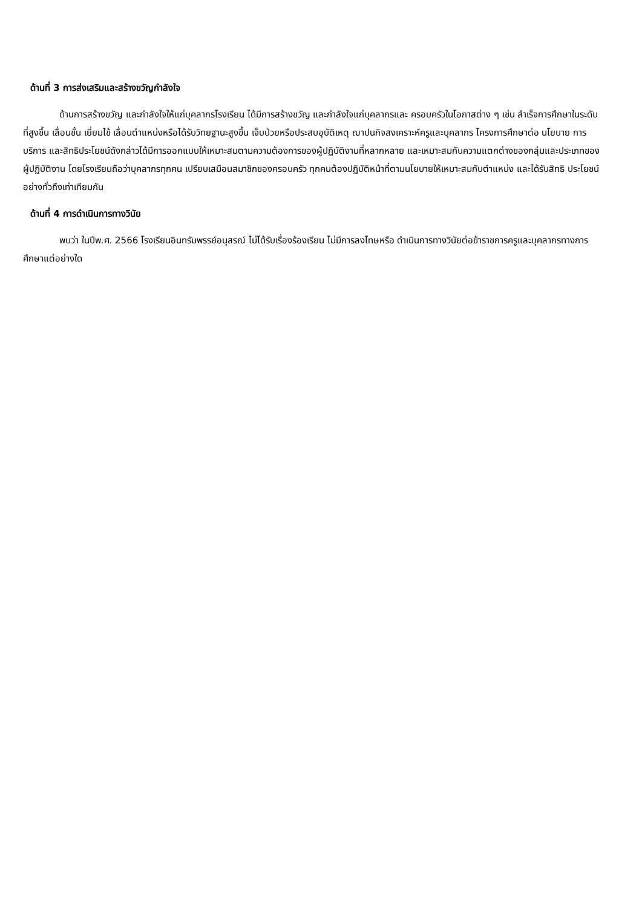ด้านที่ 3 การส่งเสริมและสร้างขวัญกำลังใจ
ด้านการสร้างขวัญ และกำลังใจให้แก่บุคลากรโรงเรียน ได้มีการสร้างขวัญ และกำลังใจแก่บุคลากรและ ครอบครัวในโอกาสต่าง ๆ เช่น สำเร็จการศึกษาในระดับที่สูงขึ้น เลื่อนขั้น เยี่ยมไข้ เลื่อนตำแหน่งหรือได้รับวิทยฐานะสูงขึ้น เจ็บป่วยหรือประสบอุบัติเหตุ ฌาปนกิจสงเคราะห์ครูและบุคลากร โครงการศึกษาต่อ นโยบาย การ บริการ และสิทธิประโยชน์ดังกล่าวได้มีการออกแบบให้เหมาะสมตามความต้องการของผู้ปฏิบัติงานที่หลากหลาย และเหมาะสมกับความแตกต่างของกลุ่มและประเภทของผู้ปฏิบัติงาน โดยโรงเรียนถือว่าบุคลากรทุกคน เปรียบเสมือนสมาชิกของครอบครัว ทุกคนต้องปฏิบัติหน้าที่ตามนโยบายให้เหมาะสมกับตำแหน่ง และได้รับสิทธิ ประโยชน์อย่างทั่วถึงเท่าเทียมกัน
ด้านที่ 4 การดำเนินการทางวินัย
พบว่า ในปีพ.ศ. 2566 โรงเรียนอินทรัมพรรย์อนุสรณ์ ไม่ได้รับเรื่องร้องเรียน ไม่มีการลงโทษหรือ ดำเนินการทางวินัยต่อข้าราชการครูและบุคลากรทางการศึกษาแต่อย่างใด